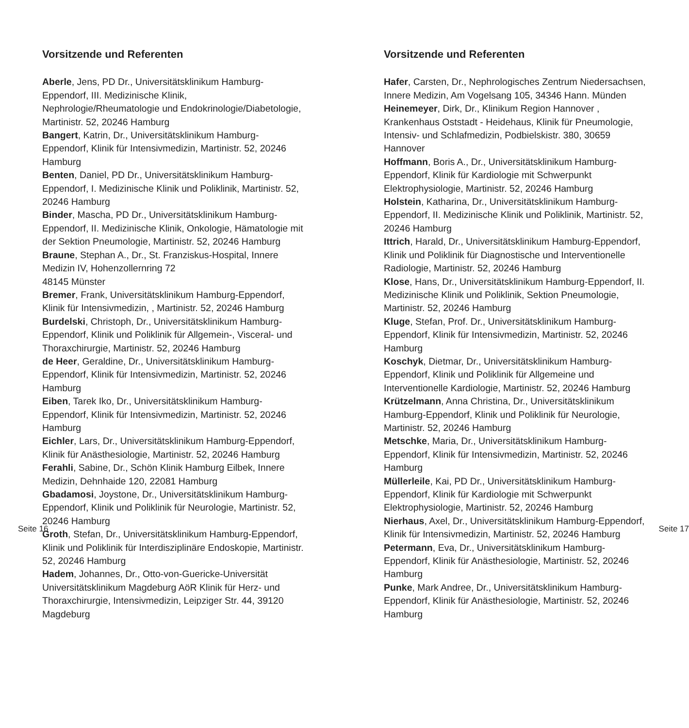Vorsitzende und Referenten
Aberle, Jens, PD Dr., Universitätsklinikum Hamburg-Eppendorf, III. Medizinische Klinik, Nephrologie/Rheumatologie und Endokrinologie/Diabetologie, Martinistr. 52, 20246 Hamburg
Bangert, Katrin, Dr., Universitätsklinikum Hamburg-Eppendorf, Klinik für Intensivmedizin, Martinistr. 52, 20246 Hamburg
Benten, Daniel, PD Dr., Universitätsklinikum Hamburg-Eppendorf, I. Medizinische Klinik und Poliklinik, Martinistr. 52, 20246 Hamburg
Binder, Mascha, PD Dr., Universitätsklinikum Hamburg-Eppendorf, II. Medizinische Klinik, Onkologie, Hämatologie mit der Sektion Pneumologie, Martinistr. 52, 20246 Hamburg
Braune, Stephan A., Dr., St. Franziskus-Hospital, Innere Medizin IV, Hohenzollernring 72
48145 Münster
Bremer, Frank, Universitätsklinikum Hamburg-Eppendorf, Klinik für Intensivmedizin, , Martinistr. 52, 20246 Hamburg
Burdelski, Christoph, Dr., Universitätsklinikum Hamburg-Eppendorf, Klinik und Poliklinik für Allgemein-, Visceral- und Thoraxchirurgie, Martinistr. 52, 20246 Hamburg
de Heer, Geraldine, Dr., Universitätsklinikum Hamburg-Eppendorf, Klinik für Intensivmedizin, Martinistr. 52, 20246 Hamburg
Eiben, Tarek Iko, Dr., Universitätsklinikum Hamburg-Eppendorf, Klinik für Intensivmedizin, Martinistr. 52, 20246 Hamburg
Eichler, Lars, Dr., Universitätsklinikum Hamburg-Eppendorf, Klinik für Anästhesiologie, Martinistr. 52, 20246 Hamburg
Ferahli, Sabine, Dr., Schön Klinik Hamburg Eilbek, Innere Medizin, Dehnhaide 120, 22081 Hamburg
Gbadamosi, Joystone, Dr., Universitätsklinikum Hamburg-Eppendorf, Klinik und Poliklinik für Neurologie, Martinistr. 52, 20246 Hamburg
Groth, Stefan, Dr., Universitätsklinikum Hamburg-Eppendorf, Klinik und Poliklinik für Interdisziplinäre Endoskopie, Martinistr. 52, 20246 Hamburg
Hadem, Johannes, Dr., Otto-von-Guericke-Universität Universitätsklinikum Magdeburg AöR Klinik für Herz- und Thoraxchirurgie, Intensivmedizin, Leipziger Str. 44, 39120 Magdeburg
Seite 16
Vorsitzende und Referenten
Hafer, Carsten, Dr., Nephrologisches Zentrum Niedersachsen, Innere Medizin, Am Vogelsang 105, 34346 Hann. Münden
Heinemeyer, Dirk, Dr., Klinikum Region Hannover , Krankenhaus Oststadt - Heidehaus, Klinik für Pneumologie, Intensiv- und Schlafmedizin, Podbielskistr. 380, 30659 Hannover
Hoffmann, Boris A., Dr., Universitätsklinikum Hamburg-Eppendorf, Klinik für Kardiologie mit Schwerpunkt Elektrophysiologie, Martinistr. 52, 20246 Hamburg
Holstein, Katharina, Dr., Universitätsklinikum Hamburg-Eppendorf, II. Medizinische Klinik und Poliklinik, Martinistr. 52, 20246 Hamburg
Ittrich, Harald, Dr., Universitätsklinikum Hamburg-Eppendorf, Klinik und Poliklinik für Diagnostische und Interventionelle Radiologie, Martinistr. 52, 20246 Hamburg
Klose, Hans, Dr., Universitätsklinikum Hamburg-Eppendorf, II. Medizinische Klinik und Poliklinik, Sektion Pneumologie, Martinistr. 52, 20246 Hamburg
Kluge, Stefan, Prof. Dr., Universitätsklinikum Hamburg-Eppendorf, Klinik für Intensivmedizin, Martinistr. 52, 20246 Hamburg
Koschyk, Dietmar, Dr., Universitätsklinikum Hamburg-Eppendorf, Klinik und Poliklinik für Allgemeine und Interventionelle Kardiologie, Martinistr. 52, 20246 Hamburg
Krützelmann, Anna Christina, Dr., Universitätsklinikum Hamburg-Eppendorf, Klinik und Poliklinik für Neurologie, Martinistr. 52, 20246 Hamburg
Metschke, Maria, Dr., Universitätsklinikum Hamburg-Eppendorf, Klinik für Intensivmedizin, Martinistr. 52, 20246 Hamburg
Müllerleile, Kai, PD Dr., Universitätsklinikum Hamburg-Eppendorf, Klinik für Kardiologie mit Schwerpunkt Elektrophysiologie, Martinistr. 52, 20246 Hamburg
Nierhaus, Axel, Dr., Universitätsklinikum Hamburg-Eppendorf, Klinik für Intensivmedizin, Martinistr. 52, 20246 Hamburg
Petermann, Eva, Dr., Universitätsklinikum Hamburg-Eppendorf, Klinik für Anästhesiologie, Martinistr. 52, 20246 Hamburg
Punke, Mark Andree, Dr., Universitätsklinikum Hamburg-Eppendorf, Klinik für Anästhesiologie, Martinistr. 52, 20246 Hamburg
Seite 17